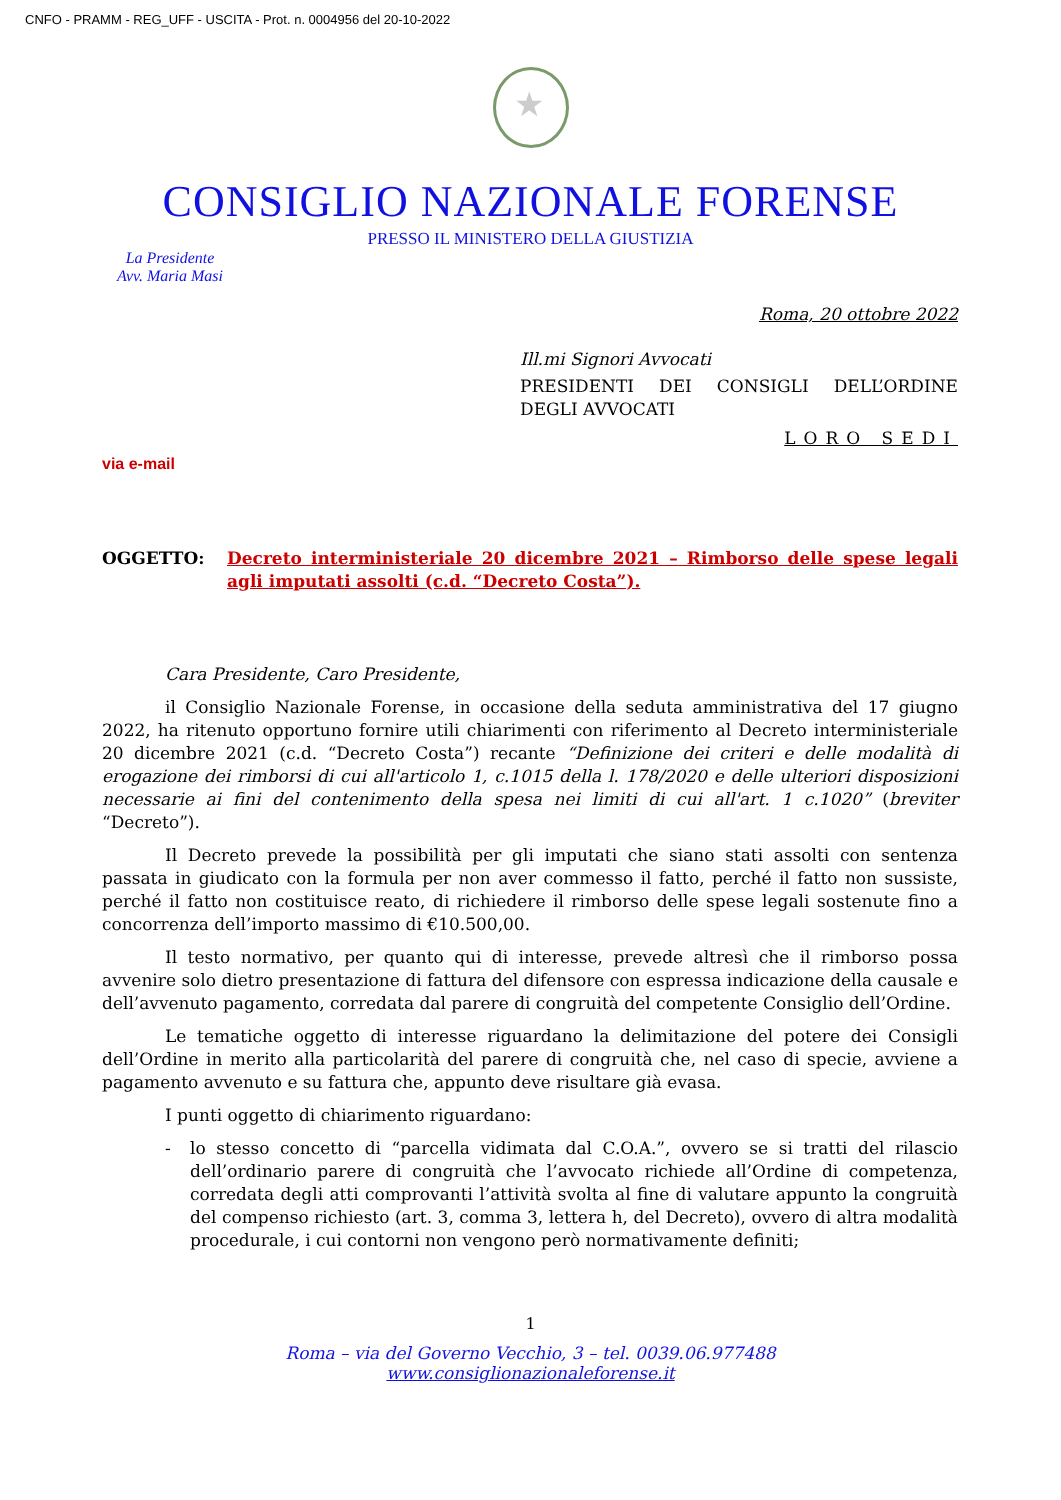CNFO - PRAMM - REG_UFF - USCITA - Prot. n. 0004956 del 20-10-2022
★
CONSIGLIO NAZIONALE FORENSE
PRESSO IL MINISTERO DELLA GIUSTIZIA
La Presidente
Avv. Maria Masi
Roma, 20 ottobre 2022
Ill.mi Signori Avvocati
PRESIDENTI DEI CONSIGLI DELL’ORDINE DEGLI AVVOCATI
LORO SEDI
via e-mail
OGGETTO: Decreto interministeriale 20 dicembre 2021 – Rimborso delle spese legali agli imputati assolti (c.d. “Decreto Costa”).
Cara Presidente, Caro Presidente,
il Consiglio Nazionale Forense, in occasione della seduta amministrativa del 17 giugno 2022, ha ritenuto opportuno fornire utili chiarimenti con riferimento al Decreto interministeriale 20 dicembre 2021 (c.d. “Decreto Costa”) recante “Definizione dei criteri e delle modalità di erogazione dei rimborsi di cui all'articolo 1, c.1015 della l. 178/2020 e delle ulteriori disposizioni necessarie ai fini del contenimento della spesa nei limiti di cui all'art. 1 c.1020” (breviter “Decreto”).
Il Decreto prevede la possibilità per gli imputati che siano stati assolti con sentenza passata in giudicato con la formula per non aver commesso il fatto, perché il fatto non sussiste, perché il fatto non costituisce reato, di richiedere il rimborso delle spese legali sostenute fino a concorrenza dell’importo massimo di €10.500,00.
Il testo normativo, per quanto qui di interesse, prevede altresì che il rimborso possa avvenire solo dietro presentazione di fattura del difensore con espressa indicazione della causale e dell’avvenuto pagamento, corredata dal parere di congruità del competente Consiglio dell’Ordine.
Le tematiche oggetto di interesse riguardano la delimitazione del potere dei Consigli dell’Ordine in merito alla particolarità del parere di congruità che, nel caso di specie, avviene a pagamento avvenuto e su fattura che, appunto deve risultare già evasa.
I punti oggetto di chiarimento riguardano:
- lo stesso concetto di “parcella vidimata dal C.O.A.”, ovvero se si tratti del rilascio dell’ordinario parere di congruità che l’avvocato richiede all’Ordine di competenza, corredata degli atti comprovanti l’attività svolta al fine di valutare appunto la congruità del compenso richiesto (art. 3, comma 3, lettera h, del Decreto), ovvero di altra modalità procedurale, i cui contorni non vengono però normativamente definiti;
1
Roma – via del Governo Vecchio, 3 – tel. 0039.06.977488
www.consiglionazionaleforense.it